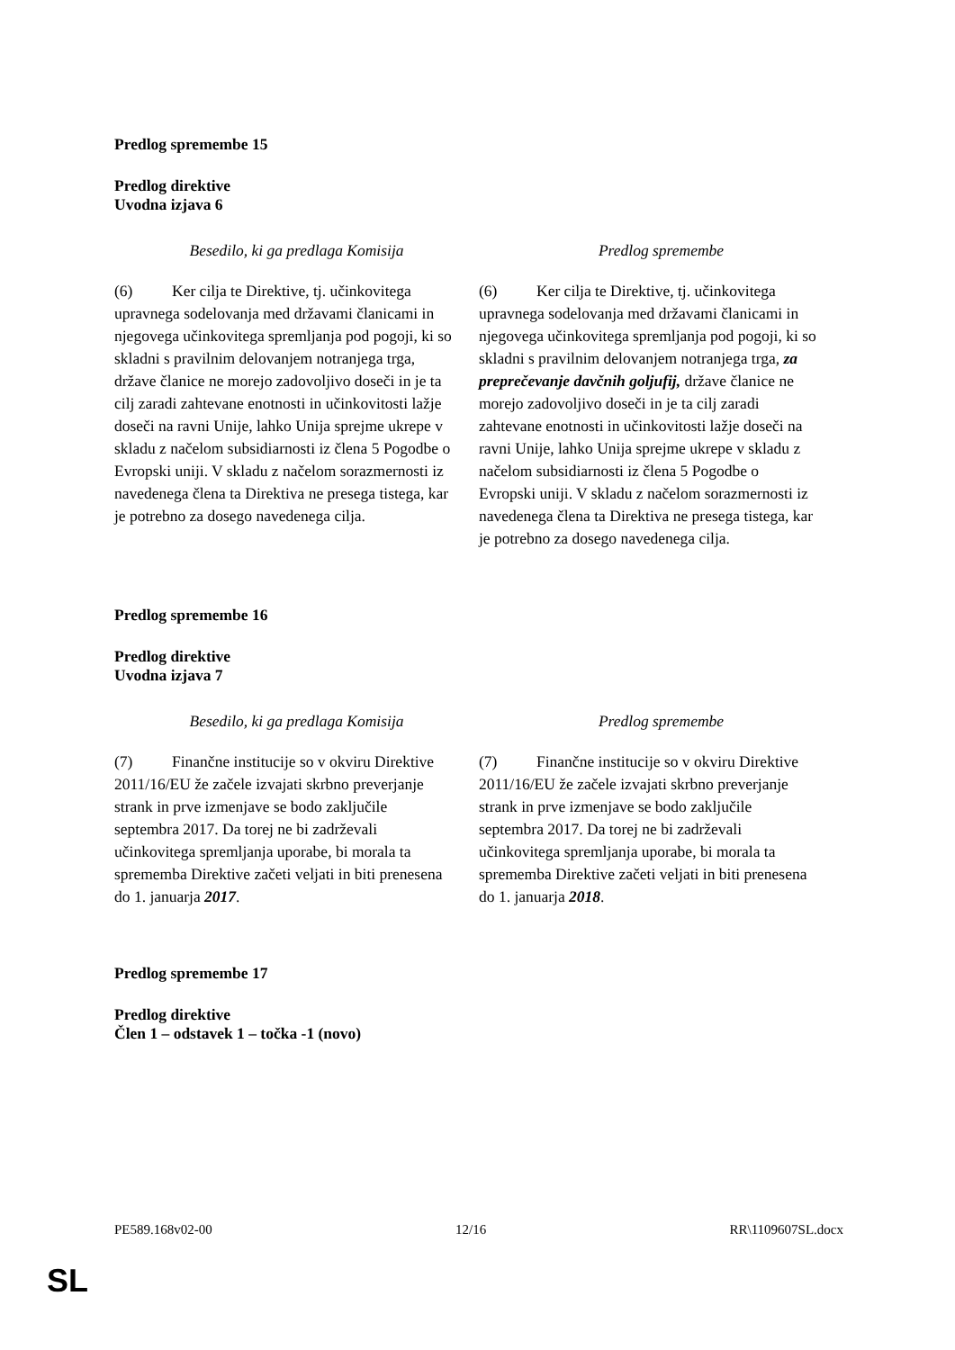Predlog spremembe 15
Predlog direktive
Uvodna izjava 6
| Besedilo, ki ga predlaga Komisija | Predlog spremembe |
| --- | --- |
| (6) Ker cilja te Direktive, tj. učinkovitega upravnega sodelovanja med državami članicami in njegovega učinkovitega spremljanja pod pogoji, ki so skladni s pravilnim delovanjem notranjega trga, države članice ne morejo zadovoljivo doseči in je ta cilj zaradi zahtevane enotnosti in učinkovitosti lažje doseči na ravni Unije, lahko Unija sprejme ukrepe v skladu z načelom subsidiarnosti iz člena 5 Pogodbe o Evropski uniji. V skladu z načelom sorazmernosti iz navedenega člena ta Direktiva ne presega tistega, kar je potrebno za dosego navedenega cilja. | (6) Ker cilja te Direktive, tj. učinkovitega upravnega sodelovanja med državami članicami in njegovega učinkovitega spremljanja pod pogoji, ki so skladni s pravilnim delovanjem notranjega trga, za preprečevanje davčnih goljufij, države članice ne morejo zadovoljivo doseči in je ta cilj zaradi zahtevane enotnosti in učinkovitosti lažje doseči na ravni Unije, lahko Unija sprejme ukrepe v skladu z načelom subsidiarnosti iz člena 5 Pogodbe o Evropski uniji. V skladu z načelom sorazmernosti iz navedenega člena ta Direktiva ne presega tistega, kar je potrebno za dosego navedenega cilja. |
Predlog spremembe 16
Predlog direktive
Uvodna izjava 7
| Besedilo, ki ga predlaga Komisija | Predlog spremembe |
| --- | --- |
| (7) Finančne institucije so v okviru Direktive 2011/16/EU že začele izvajati skrbno preverjanje strank in prve izmenjave se bodo zaključile septembra 2017. Da torej ne bi zadrževali učinkovitega spremljanja uporabe, bi morala ta sprememba Direktive začeti veljati in biti prenesena do 1. januarja 2017 . | (7) Finančne institucije so v okviru Direktive 2011/16/EU že začele izvajati skrbno preverjanje strank in prve izmenjave se bodo zaključile septembra 2017. Da torej ne bi zadrževali učinkovitega spremljanja uporabe, bi morala ta sprememba Direktive začeti veljati in biti prenesena do 1. januarja 2018 . |
Predlog spremembe 17
Predlog direktive
Člen 1 – odstavek 1 – točka -1 (novo)
PE589.168v02-00 12/16 RR\1109607SL.docx
SL